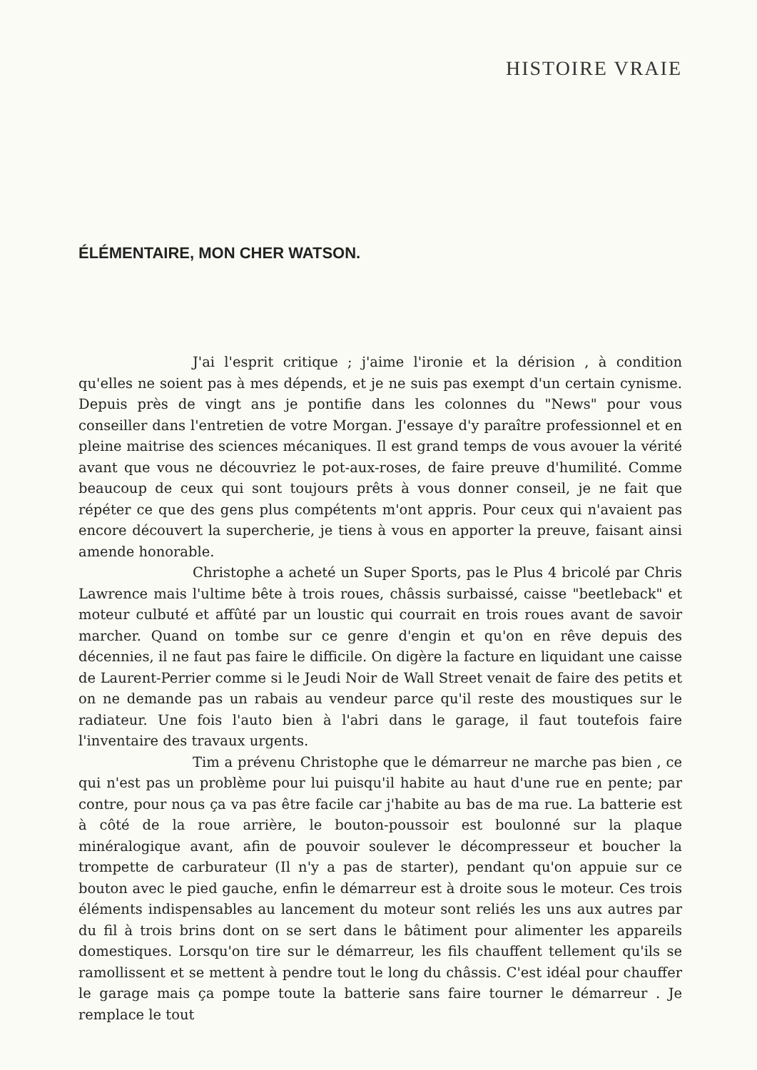HISTOIRE VRAIE
ÉLÉMENTAIRE, MON CHER WATSON.
J'ai l'esprit critique ; j'aime l'ironie et la dérision , à condition qu'elles ne soient pas à mes dépends, et je ne suis pas exempt d'un certain cynisme. Depuis près de vingt ans je pontifie dans les colonnes du "News" pour vous conseiller dans l'entretien de votre Morgan. J'essaye d'y paraître professionnel et en pleine maitrise des sciences mécaniques. Il est grand temps de vous avouer la vérité avant que vous ne découvriez le pot-aux-roses, de faire preuve d'humilité. Comme beaucoup de ceux qui sont toujours prêts à vous donner conseil, je ne fait que répéter ce que des gens plus compétents m'ont appris. Pour ceux qui n'avaient pas encore découvert la supercherie, je tiens à vous en apporter la preuve, faisant ainsi amende honorable.
Christophe a acheté un Super Sports, pas le Plus 4 bricolé par Chris Lawrence mais l'ultime bête à trois roues, châssis surbaissé, caisse "beetleback" et moteur culbuté et affûté par un loustic qui courrait en trois roues avant de savoir marcher. Quand on tombe sur ce genre d'engin et qu'on en rêve depuis des décennies, il ne faut pas faire le difficile. On digère la facture en liquidant une caisse de Laurent-Perrier comme si le Jeudi Noir de Wall Street venait de faire des petits et on ne demande pas un rabais au vendeur parce qu'il reste des moustiques sur le radiateur. Une fois l'auto bien à l'abri dans le garage, il faut toutefois faire l'inventaire des travaux urgents.
Tim a prévenu Christophe que le démarreur ne marche pas bien , ce qui n'est pas un problème pour lui puisqu'il habite au haut d'une rue en pente; par contre, pour nous ça va pas être facile car j'habite au bas de ma rue. La batterie est à côté de la roue arrière, le bouton-poussoir est boulonné sur la plaque minéralogique avant, afin de pouvoir soulever le décompresseur et boucher la trompette de carburateur (Il n'y a pas de starter), pendant qu'on appuie sur ce bouton avec le pied gauche, enfin le démarreur est à droite sous le moteur. Ces trois éléments indispensables au lancement du moteur sont reliés les uns aux autres par du fil à trois brins dont on se sert dans le bâtiment pour alimenter les appareils domestiques. Lorsqu'on tire sur le démarreur, les fils chauffent tellement qu'ils se ramollissent et se mettent à pendre tout le long du châssis. C'est idéal pour chauffer le garage mais ça pompe toute la batterie sans faire tourner le démarreur . Je remplace le tout